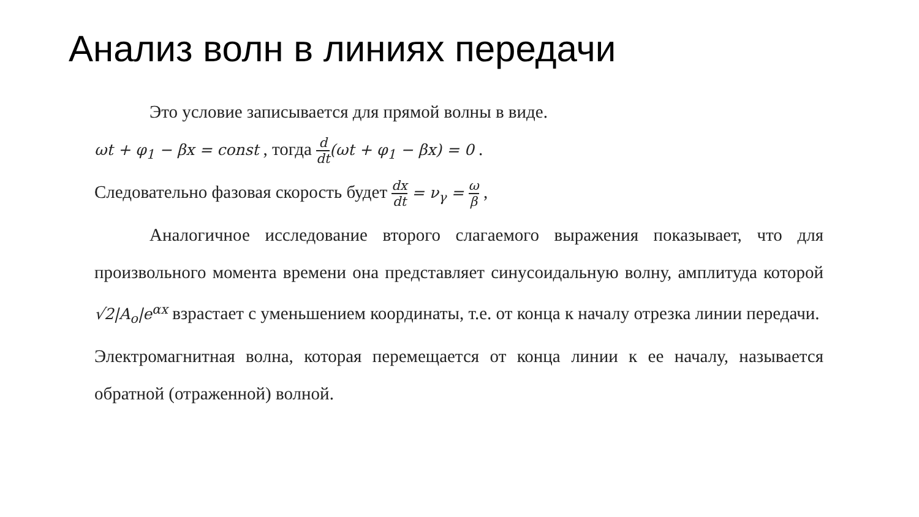Анализ волн в линиях передачи
Это условие записывается для прямой волны в виде.
ωt + φ<sub>1</sub> − βx = const , тогда d dt(ωt + φ<sub>1</sub> − βx) = 0 .
Следовательно фазовая скорость будет dx dt = ν<sub>γ</sub> = ω β ,
Аналогичное исследование второго слагаемого выражения показывает, что для произвольного момента времени она представляет синусоидальную волну, амплитуда которой √2|A<sub>o</sub>|e<sup>αx</sup> взрастает с уменьшением координаты, т.е. от конца к началу отрезка линии передачи.
Электромагнитная волна, которая перемещается от конца линии к ее началу, называется обратной (отраженной) волной.